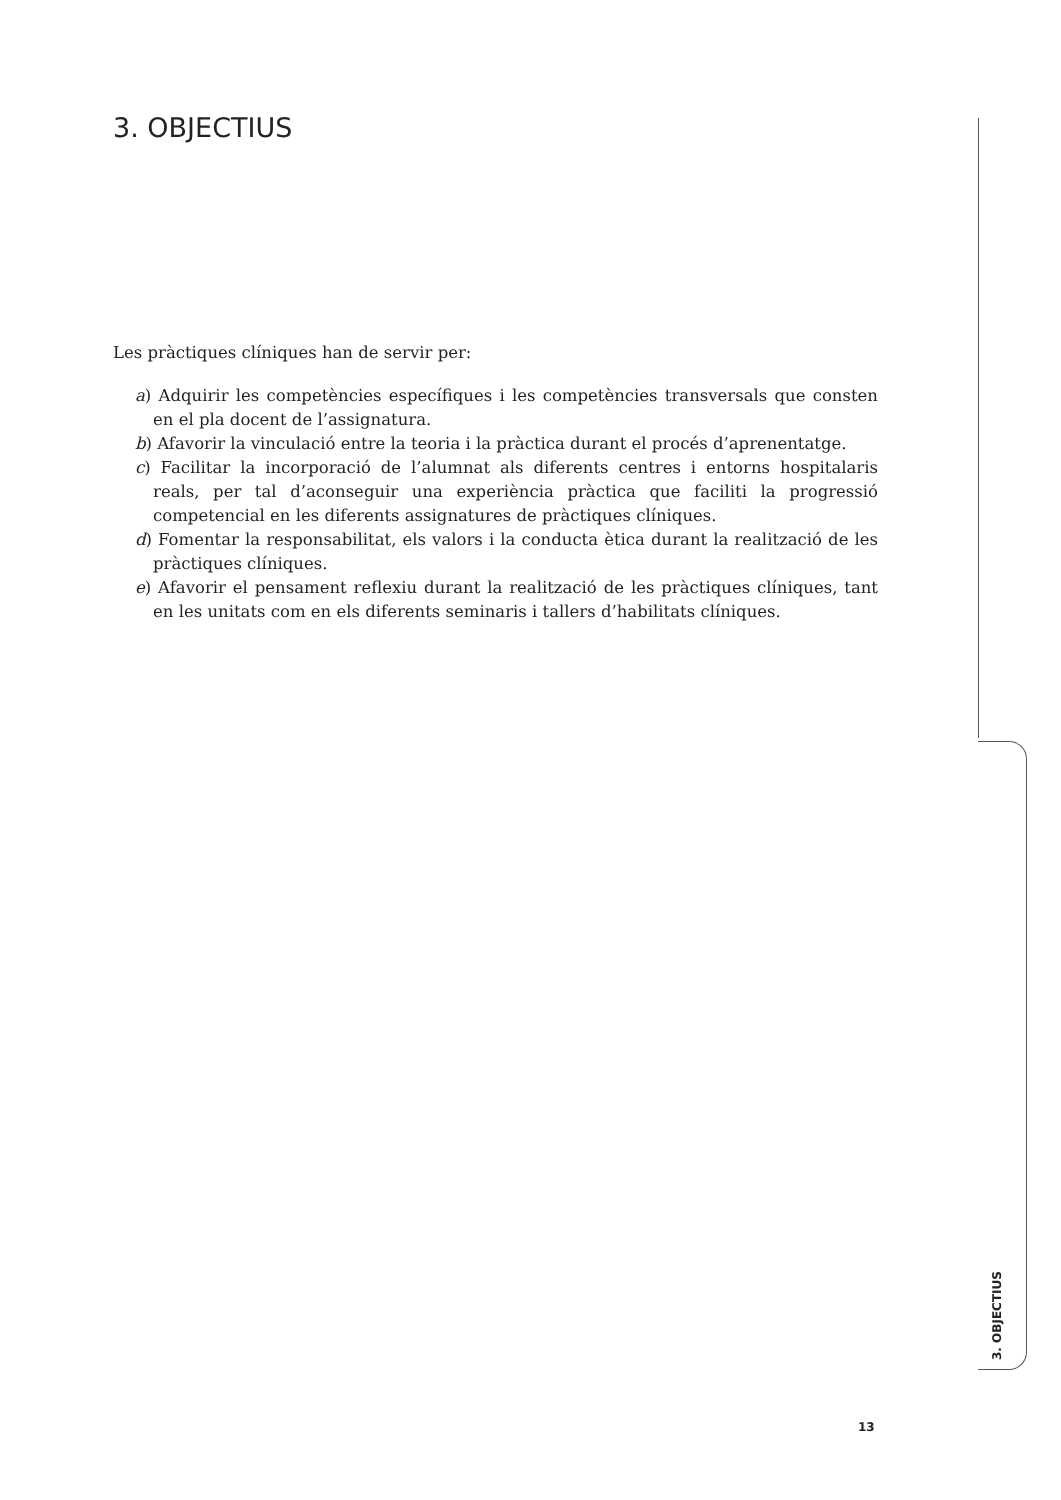3. OBJECTIUS
Les pràctiques clíniques han de servir per:
a) Adquirir les competències específiques i les competències transversals que consten en el pla docent de l’assignatura.
b) Afavorir la vinculació entre la teoria i la pràctica durant el procés d’aprenentatge.
c) Facilitar la incorporació de l’alumnat als diferents centres i entorns hospitalaris reals, per tal d’aconseguir una experiència pràctica que faciliti la progressió competencial en les diferents assignatures de pràctiques clíniques.
d) Fomentar la responsabilitat, els valors i la conducta ètica durant la realització de les pràctiques clíniques.
e) Afavorir el pensament reflexiu durant la realització de les pràctiques clíniques, tant en les unitats com en els diferents seminaris i tallers d’habilitats clíniques.
3. OBJECTIUS
13